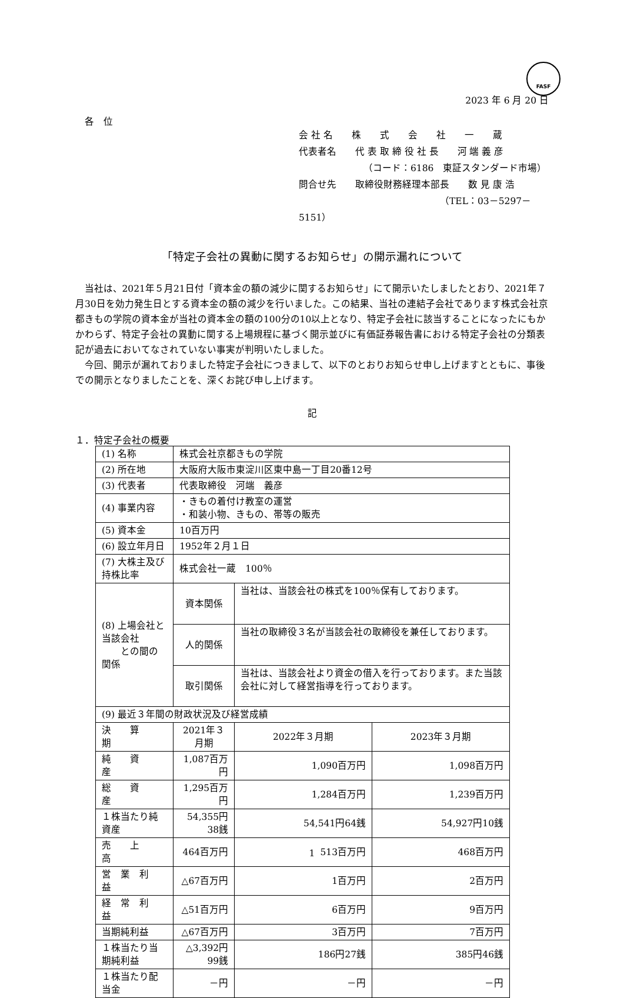FASF
2023 年 6 月 20 日
各　位
会 社 名　　株　　式　　会　　社　　一　　蔵
代表者名　　代 表 取 締 役 社 長　　河 端 義 彦
（コード：6186　東証スタンダード市場）
問合せ先　　取締役財務経理本部長　　数 見 康 浩
（TEL：03－5297－5151）
「特定子会社の異動に関するお知らせ」の開示漏れについて
当社は、2021年５月21日付「資本金の額の減少に関するお知らせ」にて開示いたしましたとおり、2021年７月30日を効力発生日とする資本金の額の減少を行いました。この結果、当社の連結子会社であります株式会社京都きもの学院の資本金が当社の資本金の額の100分の10以上となり、特定子会社に該当することになったにもかかわらず、特定子会社の異動に関する上場規程に基づく開示並びに有価証券報告書における特定子会社の分類表記が過去においてなされていない事実が判明いたしました。
今回、開示が漏れておりました特定子会社につきまして、以下のとおりお知らせ申し上げますとともに、事後での開示となりましたことを、深くお詫び申し上げます。
記
１．特定子会社の概要
| (1) 名称 | | 株式会社京都きもの学院 | | |
| (2) 所在地 | | 大阪府大阪市東淀川区東中島一丁目20番12号 | | |
| (3) 代表者 | | 代表取締役 河端 義彦 | | |
| (4) 事業内容 | | ・きもの着付け教室の運営 ・和装小物、きもの、帯等の販売 | | |
| (5) 資本金 | | 10百万円 | | |
| (6) 設立年月日 | | 1952年２月１日 | | |
| (7) 大株主及び持株比率 | | 株式会社一蔵 100％ | | |
| (8) 上場会社と当該会社 との間の関係 | | 資本関係 | 当社は、当該会社の株式を100％保有しております。 | |
| | | 人的関係 | 当社の取締役３名が当該会社の取締役を兼任しております。 | |
| | | 取引関係 | 当社は、当該会社より資金の借入を行っております。また当該会社に対して経営指導を行っております。 | |
| (9) 最近３年間の財政状況及び経営成績 | | | | |
| 決 算 期 | 2021年３月期 | | 2022年３月期 | 2023年３月期 |
| 純 資 産 | 1,087百万円 | | 1,090百万円 | 1,098百万円 |
| 総 資 産 | 1,295百万円 | | 1,284百万円 | 1,239百万円 |
| １株当たり純資産 | 54,355円38銭 | | 54,541円64銭 | 54,927円10銭 |
| 売 上 高 | 464百万円 | | 513百万円 | 468百万円 |
| 営 業 利 益 | △67百万円 | | 1百万円 | 2百万円 |
| 経 常 利 益 | △51百万円 | | 6百万円 | 9百万円 |
| 当期純利益 | △67百万円 | | 3百万円 | 7百万円 |
| １株当たり当期純利益 | △3,392円99銭 | | 186円27銭 | 385円46銭 |
| １株当たり配当金 | －円 | | －円 | －円 |
1